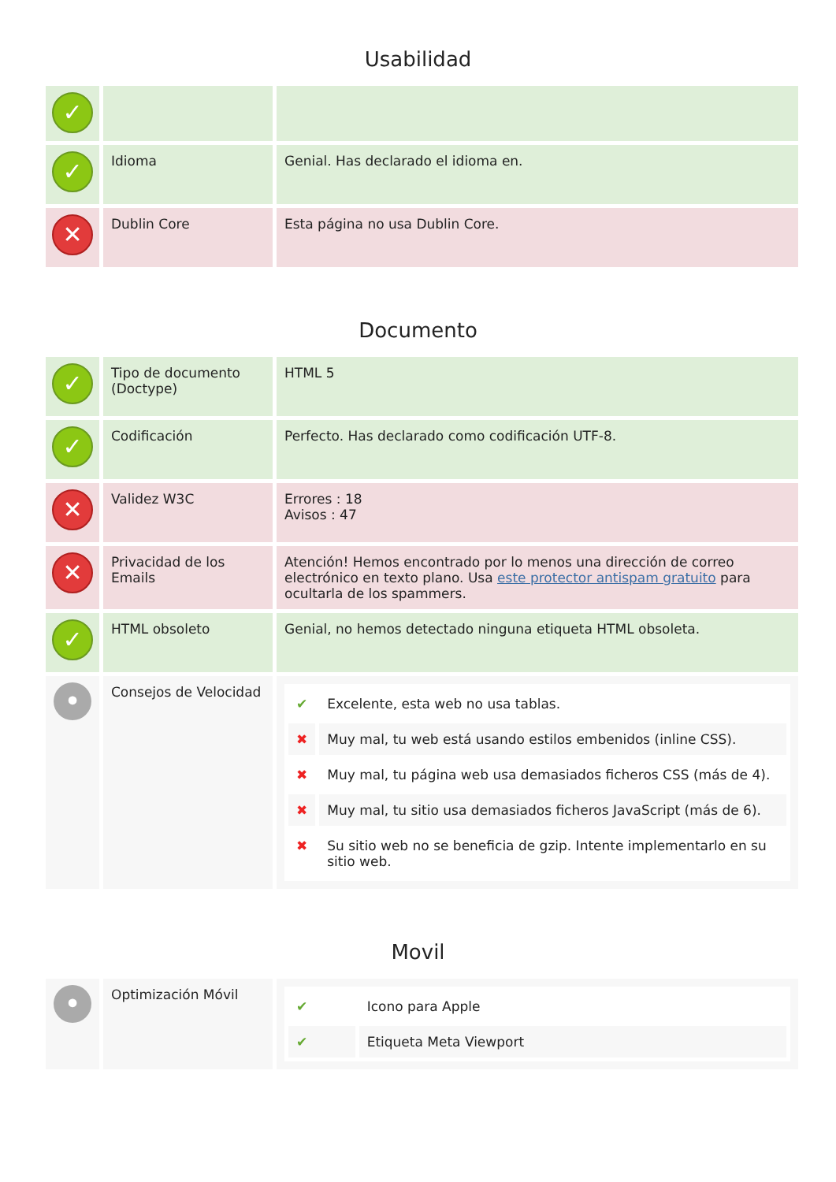Usabilidad
| ✓ | | |
| ✓ | Idioma | Genial. Has declarado el idioma en. |
| ✕ | Dublin Core | Esta página no usa Dublin Core. |
Documento
| ✓ | Tipo de documento (Doctype) | HTML 5 |
| ✓ | Codificación | Perfecto. Has declarado como codificación UTF-8. |
| ✕ | Validez W3C | Errores : 18 Avisos : 47 |
| ✕ | Privacidad de los Emails | Atención! Hemos encontrado por lo menos una dirección de correo electrónico en texto plano. Usa este protector antispam gratuito para ocultarla de los spammers. |
| ✓ | HTML obsoleto | Genial, no hemos detectado ninguna etiqueta HTML obsoleta. |
| • | Consejos de Velocidad | / ✔ / Excelente, esta web no usa tablas. / / ✖ / Muy mal, tu web está usando estilos embenidos (inline CSS). / / ✖ / Muy mal, tu página web usa demasiados ficheros CSS (más de 4). / / ✖ / Muy mal, tu sitio usa demasiados ficheros JavaScript (más de 6). / / ✖ / Su sitio web no se beneficia de gzip. Intente implementarlo en su sitio web. / |
Movil
| • | Optimización Móvil | / ✔ / Icono para Apple / / ✔ / Etiqueta Meta Viewport / |